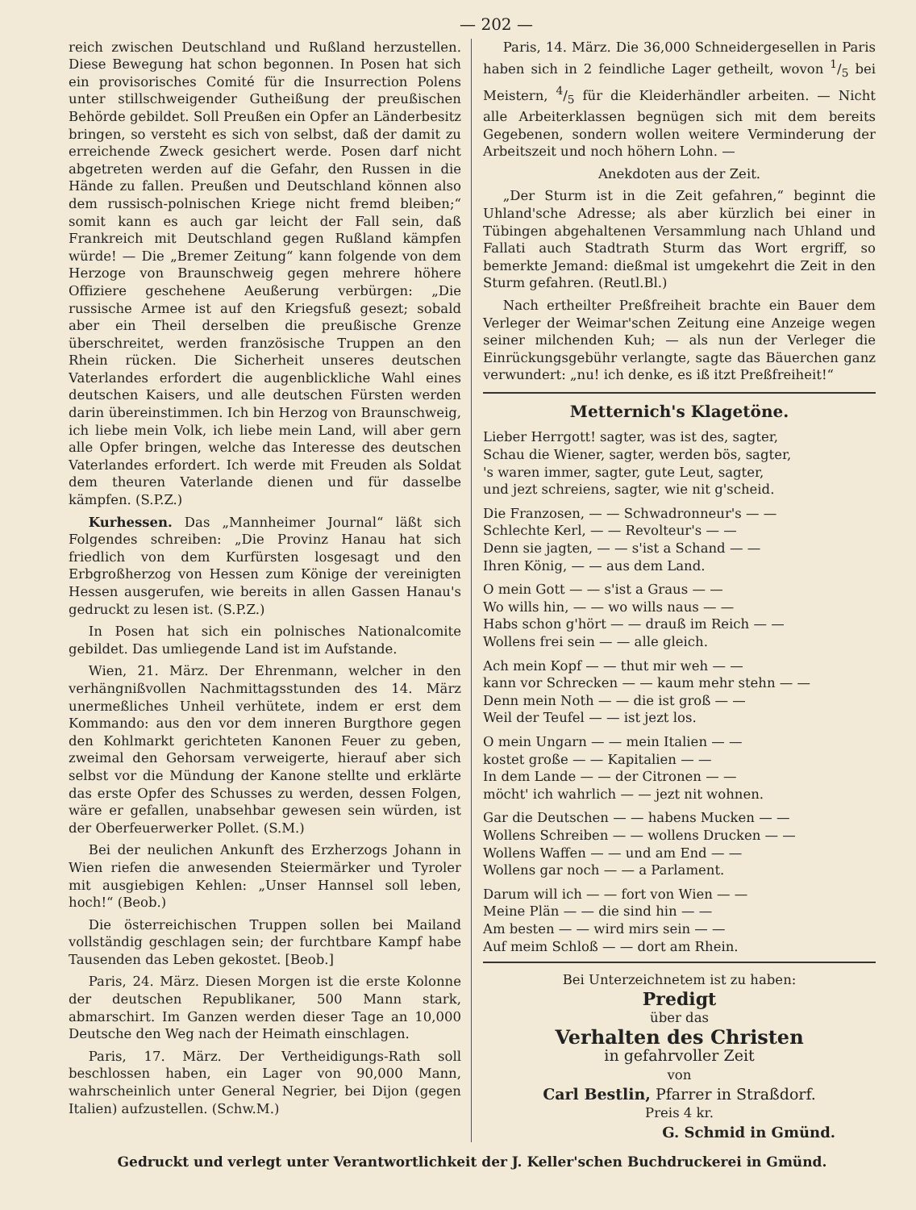— 202 —
reich zwischen Deutschland und Rußland herzustellen. Diese Bewegung hat schon begonnen. In Posen hat sich ein provisorisches Comité für die Insurrection Polens unter stillschweigender Gutheißung der preußischen Behörde gebildet. Soll Preußen ein Opfer an Länderbesitz bringen, so versteht es sich von selbst, daß der damit zu erreichende Zweck gesichert werde. Posen darf nicht abgetreten werden auf die Gefahr, den Russen in die Hände zu fallen. Preußen und Deutschland können also dem russisch-polnischen Kriege nicht fremd bleiben;“ somit kann es auch gar leicht der Fall sein, daß Frankreich mit Deutschland gegen Rußland kämpfen würde! — Die „Bremer Zeitung“ kann folgende von dem Herzoge von Braunschweig gegen mehrere höhere Offiziere geschehene Aeußerung verbürgen: „Die russische Armee ist auf den Kriegsfuß gesezt; sobald aber ein Theil derselben die preußische Grenze überschreitet, werden französische Truppen an den Rhein rücken. Die Sicherheit unseres deutschen Vaterlandes erfordert die augenblickliche Wahl eines deutschen Kaisers, und alle deutschen Fürsten werden darin übereinstimmen. Ich bin Herzog von Braunschweig, ich liebe mein Volk, ich liebe mein Land, will aber gern alle Opfer bringen, welche das Interesse des deutschen Vaterlandes erfordert. Ich werde mit Freuden als Soldat dem theuren Vaterlande dienen und für dasselbe kämpfen. (S.P.Z.)
Kurhessen. Das „Mannheimer Journal“ läßt sich Folgendes schreiben: „Die Provinz Hanau hat sich friedlich von dem Kurfürsten losgesagt und den Erbgroßherzog von Hessen zum Könige der vereinigten Hessen ausgerufen, wie bereits in allen Gassen Hanau's gedruckt zu lesen ist. (S.P.Z.)
In Posen hat sich ein polnisches Nationalcomite gebildet. Das umliegende Land ist im Aufstande.
Wien, 21. März. Der Ehrenmann, welcher in den verhängnißvollen Nachmittagsstunden des 14. März unermeßliches Unheil verhütete, indem er erst dem Kommando: aus den vor dem inneren Burgthore gegen den Kohlmarkt gerichteten Kanonen Feuer zu geben, zweimal den Gehorsam verweigerte, hierauf aber sich selbst vor die Mündung der Kanone stellte und erklärte das erste Opfer des Schusses zu werden, dessen Folgen, wäre er gefallen, unabsehbar gewesen sein würden, ist der Oberfeuerwerker Pollet. (S.M.)
Bei der neulichen Ankunft des Erzherzogs Johann in Wien riefen die anwesenden Steiermärker und Tyroler mit ausgiebigen Kehlen: „Unser Hannsel soll leben, hoch!“ (Beob.)
Die österreichischen Truppen sollen bei Mailand vollständig geschlagen sein; der furchtbare Kampf habe Tausenden das Leben gekostet. [Beob.]
Paris, 24. März. Diesen Morgen ist die erste Kolonne der deutschen Republikaner, 500 Mann stark, abmarschirt. Im Ganzen werden dieser Tage an 10,000 Deutsche den Weg nach der Heimath einschlagen.
Paris, 17. März. Der Vertheidigungs-Rath soll beschlossen haben, ein Lager von 90,000 Mann, wahrscheinlich unter General Negrier, bei Dijon (gegen Italien) aufzustellen. (Schw.M.)
Paris, 14. März. Die 36,000 Schneidergesellen in Paris haben sich in 2 feindliche Lager getheilt, wovon 1/5 bei Meistern, 4/5 für die Kleiderhändler arbeiten. — Nicht alle Arbeiterklassen begnügen sich mit dem bereits Gegebenen, sondern wollen weitere Verminderung der Arbeitszeit und noch höhern Lohn. —
Anekdoten aus der Zeit.
„Der Sturm ist in die Zeit gefahren,“ beginnt die Uhland'sche Adresse; als aber kürzlich bei einer in Tübingen abgehaltenen Versammlung nach Uhland und Fallati auch Stadtrath Sturm das Wort ergriff, so bemerkte Jemand: dießmal ist umgekehrt die Zeit in den Sturm gefahren. (Reutl.Bl.)
Nach ertheilter Preßfreiheit brachte ein Bauer dem Verleger der Weimar'schen Zeitung eine Anzeige wegen seiner milchenden Kuh; — als nun der Verleger die Einrückungsgebühr verlangte, sagte das Bäuerchen ganz verwundert: „nu! ich denke, es iß itzt Preßfreiheit!“
Metternich's Klagetöne.
Lieber Herrgott! sagter, was ist des, sagter,
Schau die Wiener, sagter, werden bös, sagter,
's waren immer, sagter, gute Leut, sagter,
und jezt schreiens, sagter, wie nit g'scheid.
Die Franzosen, — — Schwadronneur's — —
Schlechte Kerl, — — Revolteur's — —
Denn sie jagten, — — s'ist a Schand — —
Ihren König, — — aus dem Land.
O mein Gott — — s'ist a Graus — —
Wo wills hin, — — wo wills naus — —
Habs schon g'hört — — drauß im Reich — —
Wollens frei sein — — alle gleich.
Ach mein Kopf — — thut mir weh — —
kann vor Schrecken — — kaum mehr stehn — —
Denn mein Noth — — die ist groß — —
Weil der Teufel — — ist jezt los.
O mein Ungarn — — mein Italien — —
kostet große — — Kapitalien — —
In dem Lande — — der Citronen — —
möcht' ich wahrlich — — jezt nit wohnen.
Gar die Deutschen — — habens Mucken — —
Wollens Schreiben — — wollens Drucken — —
Wollens Waffen — — und am End — —
Wollens gar noch — — a Parlament.
Darum will ich — — fort von Wien — —
Meine Plän — — die sind hin — —
Am besten — — wird mirs sein — —
Auf meim Schloß — — dort am Rhein.
Bei Unterzeichnetem ist zu haben:
Predigt
über das
Verhalten des Christen
in gefahrvoller Zeit
von
Carl Bestlin, Pfarrer in Straßdorf.
Preis 4 kr.
G. Schmid in Gmünd.
Gedruckt und verlegt unter Verantwortlichkeit der J. Keller'schen Buchdruckerei in Gmünd.